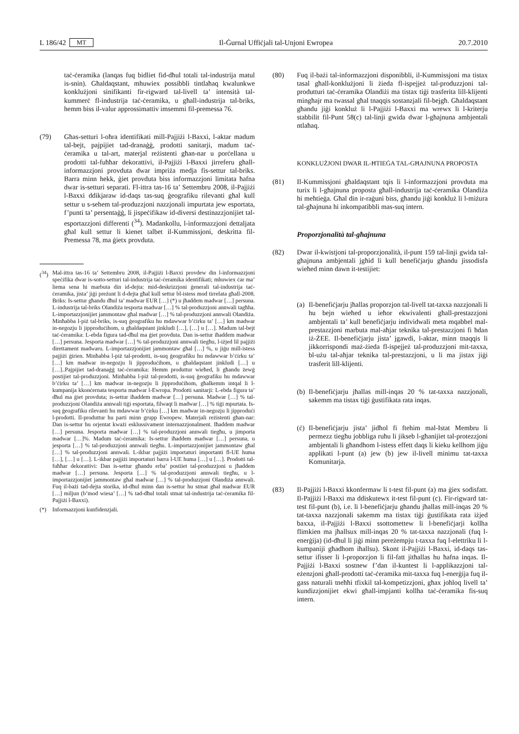L 186/42 MT Il-Ġurnal Uffiċjali tal-Unjoni Ewropea 20.7.2010
taċ-ċeramika (lanqas fuq bidliet fid-dħul totali tal-industrija matul is-snin). Għaldaqstant, mhuwiex possibbli tintlaħaq kwalunkwe konklużjoni sinifikanti fir-rigward tal-livell ta’ intensità tal-kummerċ fl-industrija taċ-ċeramika, u għall-industrija tal-briks, hemm biss il-valur approssimattiv imsemmi fil-premessa 76.
(79) Għas-setturi l-oħra identifikati mill-Pajjiżi l-Baxxi, l-aktar madum tal-bejt, pajpijiet tad-dranaġġ, prodotti sanitarji, madum taċ-ċeramika u tal-art, materjal reżistenti għan-nar u porċellana u prodotti tal-fuħħar dekorattivi, il-Pajjiżi l-Baxxi jirreferu għall-informazzjoni provduta dwar impriża medja fis-settur tal-briks. Barra minn hekk, ġiet provduta biss informazzjoni limitata ħafna dwar is-setturi separati. Fl-ittra tas-16 ta’ Settembru 2008, il-Pajjiżi l-Baxxi ddikjaraw id-daqs tas-suq ġeografiku rilevanti għal kull settur u s-sehem tal-produzzjoni nazzjonali impurtata jew esportata, f’punti ta’ persentaġġ, li jispeċifikaw id-diversi destinazzjonijiet tal-esportazzjoni differenti (<sup>34</sup>). Madankollu, l-informazzjoni dettaljata għal kull settur li kienet talbet il-Kummissjoni, deskritta fil-Premessa 78, ma ġietx provduta.
(<sup>34</sup>)
Mal-ittra tas-16 ta’ Settembru 2008, il-Pajjiżi l-Baxxi provdew din l-informazzjoni speċifika dwar is-sotto-setturi tal-industrija taċ-ċeramika identifikati; mhuwiex ċar ma’ liema sena hi marbuta din id-dejta: mid-deskrizzjoni ġenerali tal-industrija taċ-ċeramika, jista’ jiġi preżunt li d-dejta għal kull settur bl-istess mod tirrelata għall-2008. Briks: Is-settur għandu dħul ta’ madwar EUR […] (*) u jħaddem madwar […] persuna. L-industrija tal-briks Olandiża tesporta madwar […] % tal-produzzjoni annwali tagħha. L-importazzjonijiet jammontaw għal madwar […] % tal-produzzjoni annwali Olandiża. Minħabba l-piż tal-briks, is-suq ġeografiku hu mdawwar b’ċirku ta’ […] km madwar in-negozju li jipproduċihom, u għaldaqstant jinkludi […], […] u […]. Madum tal-bejt taċ-ċeramika: L-ebda figura tad-dħul ma ġiet provduta. Dan is-settur iħaddem madwar […] persuna. Jesporta madwar […] % tal-produzzjoni annwali tiegħu, l-iżjed lil pajjiżi direttament madwaru. L-importazzjonijiet jammontaw għal […] %, u jiġu mill-istess pajjiżi ġirien. Minħabba l-piż tal-prodotti, is-suq ġeografiku hu mdawwar b’ċirku ta’ […] km madwar in-negozju li jipproduċihom, u għaldaqstant jinkludi […] u […]..Pajpijiet tad-dranaġġ taċ-ċeramika: Hemm produttur wieħed, li għandu żewġ postijiet tal-produzzjoni. Minħabba l-piż tal-prodotti, is-suq ġeografiku hu mdawwar b’ċirku ta’ […] km madwar in-negozju li jipproduċihom, għalkemm intqal li l-kumpanija kkonċernata tesporta madwar l-Ewropa. Prodotti sanitarji: L-ebda figura ta’ dħul ma ġiet provduta; is-settur iħaddem madwar […] persuna. Madwar […] % tal-produzzjoni Olandiża annwali tiġi esportata, filwaqt li madwar […] % tiġi mpurtata. Is-suq ġeografiku rilevanti hu mdawwar b’ċirku […] km madwar in-negozju li jipproduċi l-prodotti. Il-produttur hu parti minn grupp Ewropew. Materjali reżistenti għan-nar: Dan is-settur hu orjentat kważi esklussivament internazzjonalment. Iħaddem madwar […] persuna. Jesporta madwar […] % tal-produzzjoni annwali tiegħu, u jimporta madwar […]%. Madum taċ-ċeramika: Is-settur iħaddem madwar […] persuna, u jesporta […] % tal-produzzjoni annwali tiegħu. L-importazzjonijiet jammontaw għal […] % tal-produzzjoni annwali. L-ikbar pajjiżi importaturi importanti fl-UE huma […], […] u […]. L-ikbar pajjiżi importaturi barra l-UE huma […] u […]. Prodotti tal-fuħħar dekorattivi: Dan is-settur għandu erba’ postiiet tal-produzzjoni u jħaddem madwar […] persuna. Jesporta […] % tal-produzzjoni annwali tiegħu, u l-importazzjonijiet jammontaw għal madwar […] % tal-produzzjoni Olandiża annwali. Fuq il-bażi tad-dejta storika, id-dħul minn dan is-settur hu stmat għal madwar EUR […] miljun (b’mod wiesa’ […] % tad-dħul totali stmat tal-industrija taċ-ċeramika fil-Pajjiżi l-Baxxi).
(*) Informazzjoni kunfidenzjali.
(80) Fuq il-bażi tal-informazzjoni disponibbli, il-Kummissjoni ma tistax tasal għall-konklużjoni li żieda fl-ispejjeż tal-produzzjoni tal-produtturi taċ-ċeramika Olandiżi ma tistax tiġi trasferita lill-klijenti mingħajr ma twassal għal tnaqqis sostanzjali fil-bejgħ. Għaldaqstant għandu jiġi konkluż li l-Pajjiżi l-Baxxi ma wrewx li l-kriterju stabbilit fil-Punt 58(c) tal-linji gwida dwar l-għajnuna ambjentali ntlaħaq.
KONKLUŻJONI DWAR IL-ĦTIEĠA TAL-GĦAJNUNA PROPOSTA
(81) Il-Kummissjoni għaldaqstant tqis li l-informazzjoni provduta ma turix li l-għajnuna proposta għall-industrija taċ-ċeramika Olandiża hi meħtieġa. Għal din ir-raġuni biss, għandu jiġi konkluż li l-miżura tal-għajnuna hi inkompatibbli mas-suq intern.
Proporzjonalità tal-għajnuna
(82) Dwar il-kwistjoni tal-proporzjonalità, il-punt 159 tal-linji gwida tal-għajnuna ambjentali jgħid li kull benefiċjarju għandu jissodisfa wieħed minn dawn it-testijiet:
(a)
Il-benefiċjarju jħallas proporzjon tal-livell tat-taxxa nazzjonali li hu bejn wieħed u ieħor ekwivalenti għall-prestazzjoni ambjentali ta’ kull benefiċjarju individwali meta mqabbel mal-prestazzjoni marbuta mal-aħjar teknika tal-prestazzjoni fi ħdan iż-ŻEE. Il-benefiċjarju jista’ jgawdi, l-aktar, minn tnaqqis li jikkorrispondi maż-żieda fl-ispejjeż tal-produzzjoni mit-taxxa, bl-użu tal-aħjar teknika tal-prestazzjoni, u li ma jistax jiġi trasferit lill-klijenti.
(b)
Il-benefiċjarju jħallas mill-inqas 20 % tat-taxxa nazzjonali, sakemm ma tistax tiġi ġustifikata rata inqas.
(ċ)
Il-benefiċjarju jista’ jidħol fi ftehim mal-Istat Membru li permezz tiegħu jobbliga ruħu li jikseb l-għanijiet tal-protezzjoni ambjentali li għandhom l-istess effett daqs li kieku kellhom jiġu applikati l-punt (a) jew (b) jew il-livell minimu tat-taxxa Komunitarja.
(83) Il-Pajjiżi l-Baxxi kkonfermaw li t-test fil-punt (a) ma ġiex sodisfatt. Il-Pajjiżi l-Baxxi ma ddiskutewx it-test fil-punt (c). Fir-rigward tat-test fil-punt (b), i.e. li l-benefiċjarju għandu jħallas mill-inqas 20 % tat-taxxa nazzjonali sakemm ma tistax tiġi ġustifikata rata iżjed baxxa, il-Pajjiżi l-Baxxi ssottomettew li l-benefiċjarji kollha flimkien ma jħallsux mill-inqas 20 % tat-taxxa nazzjonali (fuq l-enerġija) (id-dħul li jiġi minn pereżempju t-taxxa fuq l-elettriku li l-kumpaniji għadhom iħallsu). Skont il-Pajjiżi l-Baxxi, id-daqs tas-settur ifisser li l-proporzjon li fil-fatt jitħallas hu ħafna inqas. Il-Pajjiżi l-Baxxi sostnew f’dan il-kuntest li l-applikazzjoni tal-eżenzjoni għall-prodotti taċ-ċeramika mit-taxxa fuq l-enerġija fuq il-gass naturali tneħħi tfixkil tal-kompetizzjoni, għax joħloq livell ta’ kundizzjonijiet ekwi għall-impjanti kollha taċ-ċeramika fis-suq intern.